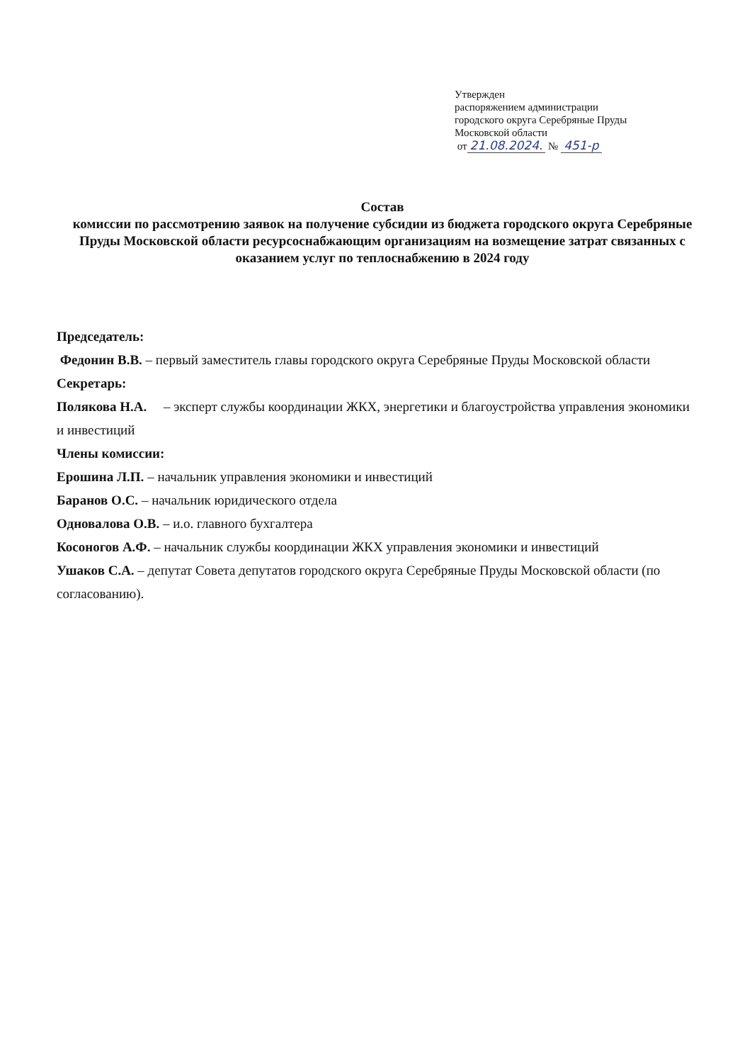Утвержден
распоряжением администрации
городского округа Серебряные Пруды
Московской области
от 21.08.2024. № 451-р
Состав
комиссии по рассмотрению заявок на получение субсидии из бюджета городского округа Серебряные Пруды Московской области ресурсоснабжающим организациям на возмещение затрат связанных с оказанием услуг по теплоснабжению в 2024 году
Председатель:
Федонин В.В. – первый заместитель главы городского округа Серебряные Пруды Московской области
Секретарь:
Полякова Н.А. – эксперт службы координации ЖКХ, энергетики и благоустройства управления экономики и инвестиций
Члены комиссии:
Ерошина Л.П. – начальник управления экономики и инвестиций
Баранов О.С. – начальник юридического отдела
Одновалова О.В. – и.о. главного бухгалтера
Косоногов А.Ф. – начальник службы координации ЖКХ управления экономики и инвестиций
Ушаков С.А. – депутат Совета депутатов городского округа Серебряные Пруды Московской области (по согласованию).